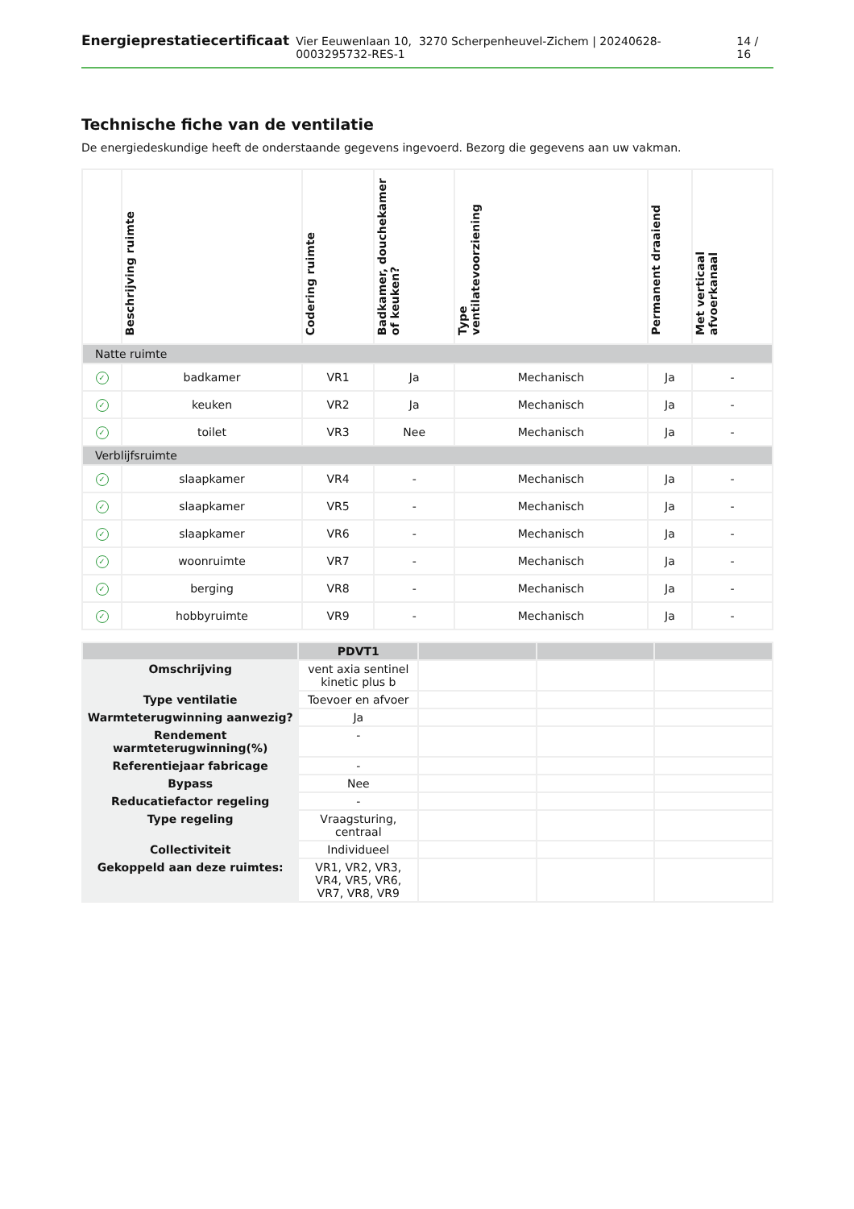Energieprestatiecertificaat Vier Eeuwenlaan 10, 3270 Scherpenheuvel-Zichem | 20240628-0003295732-RES-1 14 / 16
Technische fiche van de ventilatie
De energiedeskundige heeft de onderstaande gegevens ingevoerd. Bezorg die gegevens aan uw vakman.
| | Beschrijving ruimte | Codering ruimte | Badkamer, douchekamer of keuken? | Type ventilatevoorziening | Permanent draaiend | Met verticaal afvoerkanaal |
| --- | --- | --- | --- | --- | --- | --- |
| Natte ruimte | | | | | | |
| ✓ | badkamer | VR1 | Ja | Mechanisch | Ja | - |
| ✓ | keuken | VR2 | Ja | Mechanisch | Ja | - |
| ✓ | toilet | VR3 | Nee | Mechanisch | Ja | - |
| Verblijfsruimte | | | | | | |
| ✓ | slaapkamer | VR4 | - | Mechanisch | Ja | - |
| ✓ | slaapkamer | VR5 | - | Mechanisch | Ja | - |
| ✓ | slaapkamer | VR6 | - | Mechanisch | Ja | - |
| ✓ | woonruimte | VR7 | - | Mechanisch | Ja | - |
| ✓ | berging | VR8 | - | Mechanisch | Ja | - |
| ✓ | hobbyruimte | VR9 | - | Mechanisch | Ja | - |
| | PDVT1 | | | |
| Omschrijving | vent axia sentinel kinetic plus b | | | |
| Type ventilatie | Toevoer en afvoer | | | |
| Warmteterugwinning aanwezig? | Ja | | | |
| Rendement warmteterugwinning(%) | - | | | |
| Referentiejaar fabricage | - | | | |
| Bypass | Nee | | | |
| Reducatiefactor regeling | - | | | |
| Type regeling | Vraagsturing, centraal | | | |
| Collectiviteit | Individueel | | | |
| Gekoppeld aan deze ruimtes: | VR1, VR2, VR3, VR4, VR5, VR6, VR7, VR8, VR9 | | | |